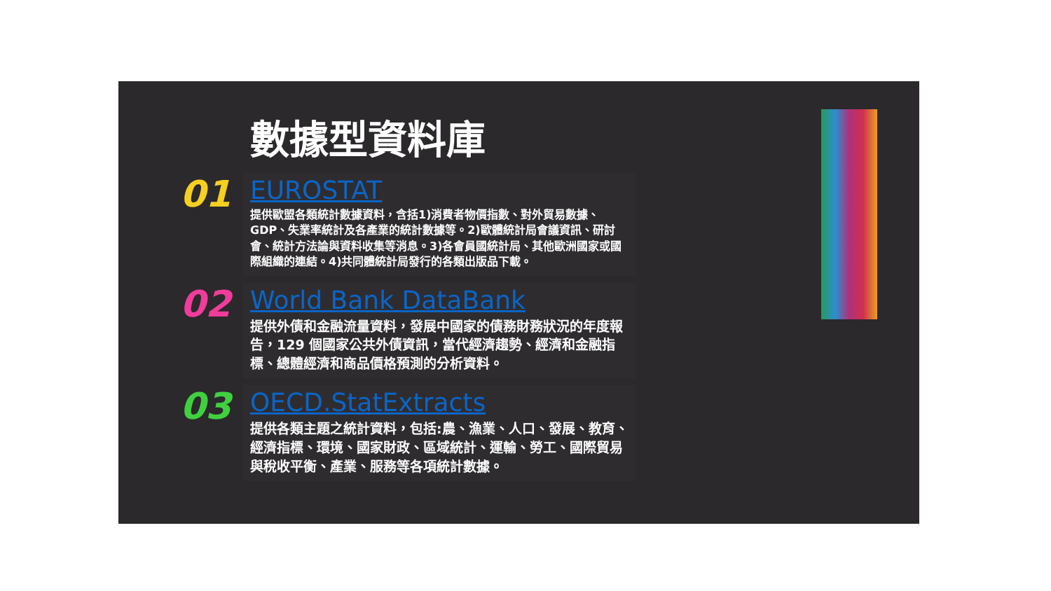數據型資料庫
01
EUROSTAT
提供歐盟各類統計數據資料，含括1)消費者物價指數、對外貿易數據、GDP、失業率統計及各產業的統計數據等。2)歐體統計局會議資訊、研討會、統計方法論與資料收集等消息。3)各會員國統計局、其他歐洲國家或國際組織的連結。4)共同體統計局發行的各類出版品下載。
02
World Bank DataBank
提供外債和金融流量資料，發展中國家的債務財務狀況的年度報告，129 個國家公共外債資訊，當代經濟趨勢、經濟和金融指標、總體經濟和商品價格預測的分析資料。
03
OECD.StatExtracts
提供各類主題之統計資料，包括:農、漁業、人口、發展、教育、經濟指標、環境、國家財政、區域統計、運輸、勞工、國際貿易與稅收平衡、產業、服務等各項統計數據。